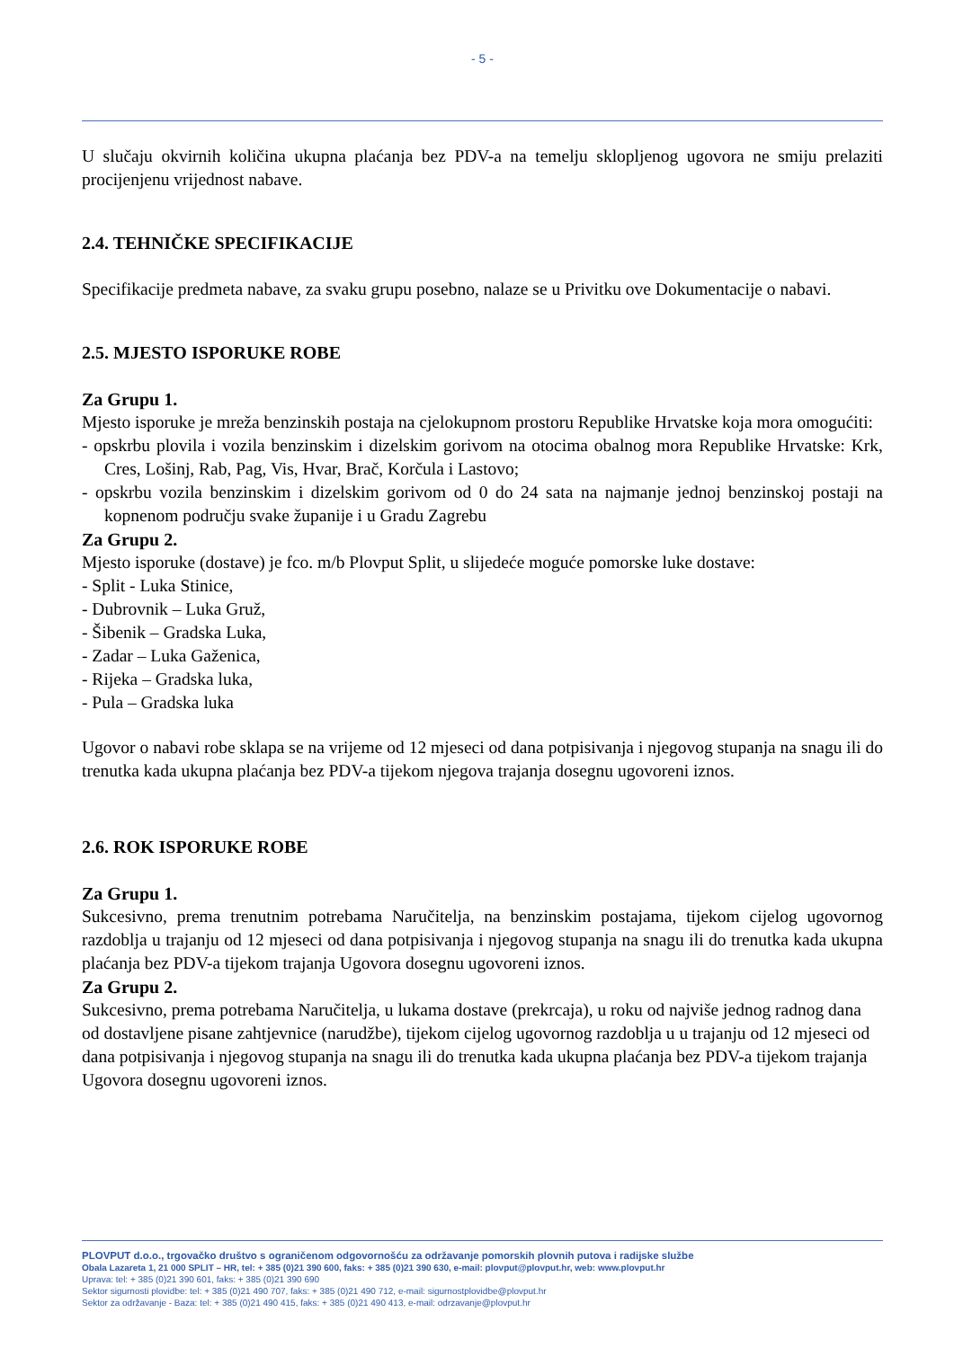- 5 -
U slučaju okvirnih količina ukupna plaćanja bez PDV-a na temelju sklopljenog ugovora ne smiju prelaziti procijenjenu vrijednost nabave.
2.4. TEHNIČKE SPECIFIKACIJE
Specifikacije predmeta nabave, za svaku grupu posebno, nalaze se u Privitku ove Dokumentacije o nabavi.
2.5. MJESTO ISPORUKE ROBE
Za Grupu 1.
Mjesto isporuke je mreža benzinskih postaja na cjelokupnom prostoru Republike Hrvatske koja mora omogućiti:
- opskrbu plovila i vozila benzinskim i dizelskim gorivom na otocima obalnog mora Republike Hrvatske: Krk, Cres, Lošinj, Rab, Pag, Vis, Hvar, Brač, Korčula i Lastovo;
- opskrbu vozila benzinskim i dizelskim gorivom od 0 do 24 sata na najmanje jednoj benzinskoj postaji na kopnenom području svake županije i u Gradu Zagrebu
Za Grupu 2.
Mjesto isporuke (dostave) je fco. m/b Plovput Split, u slijedeće moguće pomorske luke dostave:
- Split - Luka Stinice,
- Dubrovnik – Luka Gruž,
- Šibenik – Gradska Luka,
- Zadar – Luka Gaženica,
- Rijeka – Gradska luka,
- Pula – Gradska luka
Ugovor o nabavi robe sklapa se na vrijeme od 12 mjeseci od dana potpisivanja i njegovog stupanja na snagu ili do trenutka kada ukupna plaćanja bez PDV-a tijekom njegova trajanja dosegnu ugovoreni iznos.
2.6. ROK ISPORUKE ROBE
Za Grupu 1.
Sukcesivno, prema trenutnim potrebama Naručitelja, na benzinskim postajama, tijekom cijelog ugovornog razdoblja u trajanju od 12 mjeseci od dana potpisivanja i njegovog stupanja na snagu ili do trenutka kada ukupna plaćanja bez PDV-a tijekom trajanja Ugovora dosegnu ugovoreni iznos.
Za Grupu 2.
Sukcesivno, prema potrebama Naručitelja, u lukama dostave (prekrcaja), u roku od najviše jednog radnog dana od dostavljene pisane zahtjevnice (narudžbe), tijekom cijelog ugovornog razdoblja u u trajanju od 12 mjeseci od dana potpisivanja i njegovog stupanja na snagu ili do trenutka kada ukupna plaćanja bez PDV-a tijekom trajanja Ugovora dosegnu ugovoreni iznos.
PLOVPUT d.o.o., trgovačko društvo s ograničenom odgovornošću za održavanje pomorskih plovnih putova i radijske službe
Obala Lazareta 1, 21 000 SPLIT – HR, tel: + 385 (0)21 390 600, faks: + 385 (0)21 390 630, e-mail: plovput@plovput.hr, web: www.plovput.hr
Uprava: tel: + 385 (0)21 390 601, faks: + 385 (0)21 390 690
Sektor sigurnosti plovidbe: tel: + 385 (0)21 490 707, faks: + 385 (0)21 490 712, e-mail: sigurnostplovidbe@plovput.hr
Sektor za održavanje - Baza: tel: + 385 (0)21 490 415, faks: + 385 (0)21 490 413, e-mail: odrzavanje@plovput.hr